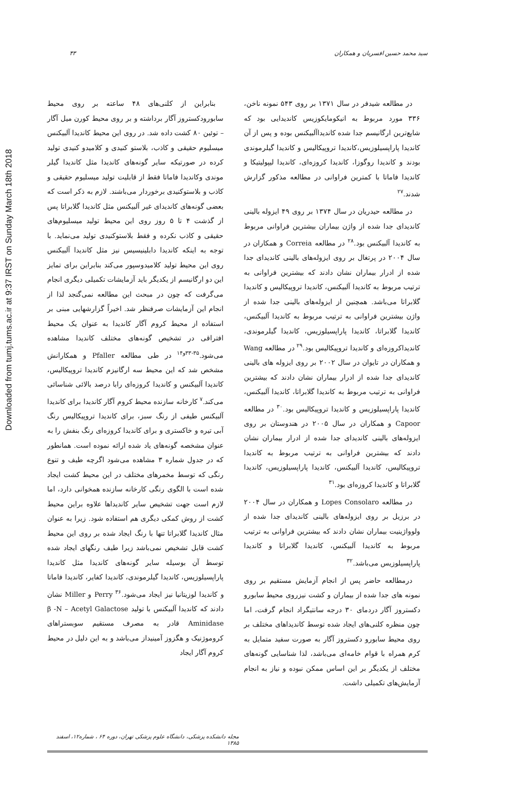Downloaded from tumj.tums.ac.ir at 9:37 IRST on Sunday March 18th 2018
سید محمد حسین افسریان و همکاران ۴۳
در مطالعه شیدفر در سال ۱۳۷۱ بر روی ۵۴۳ نمونه ناخن، ۳۳۶ مورد مربوط به انیکومایکوزیس کاندیدایی بود که شایع‌ترین ارگانیسم جدا شده کاندیداآلبیکنس بوده و پس از آن کاندیدا پاراپسیلوزیس،کاندیدا تروپیکالیس و کاندیدا گیلرموندی بودند و کاندیدا روگوزا، کاندیدا کروزه‌ای، کاندیدا لیپولیتیکا و کاندیدا فاماتا با کمترین فراوانی در مطالعه مذکور گزارش شدند.<sup>۲۷</sup>
در مطالعه حیدریان در سال ۱۳۷۴ بر روی ۴۹ ایزوله بالینی کاندیدای جدا شده از واژن بیماران بیشترین فراوانی مربوط به کاندیدا آلبیکنس بود.<sup>۲۸</sup> در مطالعه Correia و همکاران در سال ۲۰۰۴ در پرتغال بر روی ایزوله‌های بالینی کاندیدای جدا شده از ادرار بیماران نشان دادند که بیشترین فراوانی به ترتیب مربوط به کاندیدا آلبیکنس، کاندیدا تروپیکالیس و کاندیدا گلابراتا می‌باشد. همچنین از ایزوله‌های بالینی جدا شده از واژن بیشترین فراوانی به ترتیب مربوط به کاندیدا آلبیکنس، کاندیدا گلابراتا، کاندیدا پاراپسیلوزیس، کاندیدا گیلرموندی، کاندیداکروزه‌ای و کاندیدا تروپیکالیس بود.<sup>۲۹</sup> در مطالعه Wang و همکاران در تایوان در سال ۲۰۰۲ بر روی ایزوله های بالینی کاندیدای جدا شده از ادرار بیماران نشان دادند که بیشترین فراوانی به ترتیب مربوط به کاندیدا گلابراتا، کاندیدا آلبیکنس، کاندیدا پاراپسیلوزیس و کاندیدا تروپیکالیس بود.<sup>۳۰</sup> در مطالعه Capoor و همکاران در سال ۲۰۰۵ در هندوستان بر روی ایزوله‌های بالینی کاندیدای جدا شده از ادرار بیماران نشان دادند که بیشترین فراوانی به ترتیب مربوط به کاندیدا تروپیکالیس، کاندیدا آلبیکنس، کاندیدا پاراپسیلوزیس، کاندیدا گلابراتا و کاندیدا کروزه‌ای بود.<sup>۳۱</sup>
در مطالعه Lopes Consolaro و همکاران در سال ۲۰۰۴ در برزیل بر روی ایزوله‌های بالینی کاندیدای جدا شده از ولوواژینیت بیماران نشان دادند که بیشترین فراوانی به ترتیب مربوط به کاندیدا آلبیکنس، کاندیدا گلابراتا و کاندیدا پاراپسیلوزیس می‌باشد.<sup>۳۲</sup>
درمطالعه حاضر پس از انجام آزمایش مستقیم بر روی نمونه های جدا شده از بیماران و کشت نیزروی محیط سابورو دکستروز آگار دردمای ۳۰ درجه سانتیگراد انجام گرفت، اما چون منظره کلنی‌های ایجاد شده توسط کاندیداهای مختلف بر روی محیط سابورو دکستروز آگار به صورت سفید متمایل به کرم همراه با قوام خامه‌ای می‌باشد، لذا شناسایی گونه‌های مختلف از یکدیگر بر این اساس ممکن نبوده و نیاز به انجام آزمایش‌های تکمیلی داشت.
بنابراین از کلنی‌های ۴۸ ساعته بر روی محیط سابورودکستروز آگار برداشته و بر روی محیط کورن میل آگار – توئین ۸۰ کشت داده شد. در روی این محیط کاندیدا آلبیکنس میسلیوم حقیقی و کاذب، بلاستو کنیدی و کلامیدو کنیدی تولید کرده در صورتیکه سایر گونه‌های کاندیدا مثل کاندیدا گیلر موندی وکاندیدا فاماتا فقط از قابلیت تولید میسلیوم حقیقی و کاذب و بلاستوکنیدی برخوردار می‌باشند. لازم به ذکر است که بعضی گونه‌های کاندیدای غیر آلبیکنس مثل کاندیدا گلابراتا پس از گذشت ۴ تا ۵ روز روی این محیط تولید میسلیوم‌های حقیقی و کاذب نکرده و فقط بلاستوکنیدی تولید می‌نماید. با توجه به اینکه کاندیدا دابلینیسیس نیز مثل کاندیدا آلبیکنس روی این محیط تولید کلامیدوسپور می‌کند بنابراین برای تمایز این دو ارگانیسم از یکدیگر باید آزمایشات تکمیلی دیگری انجام می‌گرفت که چون در مبحث این مطالعه نمی‌گنجد لذا از انجام این آزمایشات صرفنظر شد. اخیراً گزارشهایی مبنی بر استفاده از محیط کروم آگار کاندیدا به عنوان یک محیط افتراقی در تشخیص گونه‌های مختلف کاندیدا مشاهده می‌شود.<sup>۳۵-۳۳و۱۴</sup> در طی مطالعه Pfaller و همکارانش مشخص شد که این محیط سه ارگانیزم کاندیدا تروپیکالیس، کاندیدا آلبیکنس و کاندیدا کروزه‌ای رابا درصد بالائی شناسائی می‌کند.<sup>۷</sup> کارخانه سازنده محیط کروم آگار کاندیدا برای کاندیدا آلبیکنس طیفی از رنگ سبز، برای کاندیدا تروپیکالیس رنگ آبی تیره و خاکستری و برای کاندیدا کروزه‌ای رنگ بنفش را به عنوان مشخصه گونه‌های یاد شده ارائه نموده است. همانطور که در جدول شماره ۳ مشاهده می‌شود اگرچه طیف و تنوع رنگی که توسط مخمرهای مختلف در این محیط کشت ایجاد شده است با الگوی رنگی کارخانه سازنده همخوانی دارد، اما لازم است جهت تشخیص سایر کاندیداها علاوه براین محیط کشت از روش کمکی دیگری هم استفاده شود. زیرا به عنوان مثال کاندیدا گلابراتا تنها با رنگ ایجاد شده بر روی این محیط کشت قابل تشخیص نمی‌باشد زیرا طیف رنگهای ایجاد شده توسط آن بوسیله سایر گونه‌های کاندیدا مثل کاندیدا پاراپسیلوزیس، کاندیدا گیلرموندی، کاندیدا کفایر، کاندیدا فاماتا و کاندیدا لوزیتانیا نیز ایجاد می‌شود.<sup>۳۶</sup> Perry و Miller نشان دادند که کاندیدا آلبیکنس با تولید β -N – Acetyl Galactose Aminidase قادر به مصرف مستقیم سوبستراهای کروموژنیک و هگزوز آمینیداز می‌باشد و به این دلیل در محیط کروم آگار ایجاد
مجله دانشکده پزشکی، دانشگاه علوم پزشکی تهران، دوره ۶۴ ، شماره۱۲، اسفند ۱۳۸۵